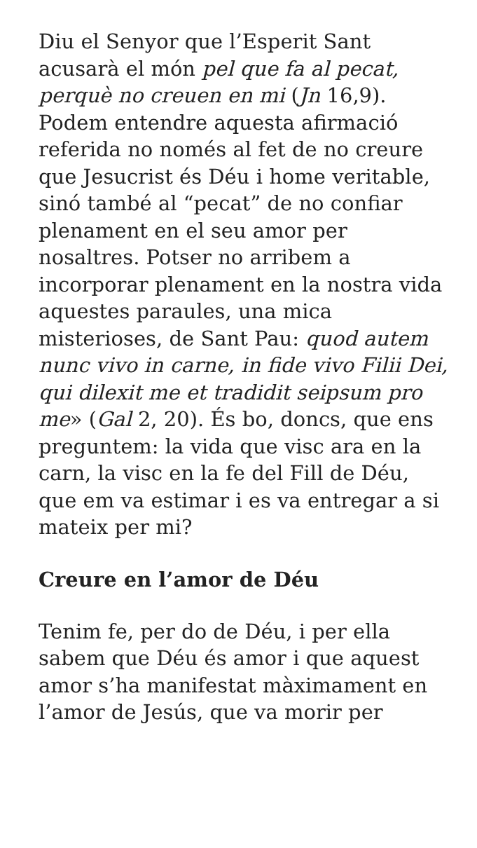Diu el Senyor que l’Esperit Sant acusarà el món pel que fa al pecat, perquè no creuen en mi (Jn 16,9). Podem entendre aquesta afirmació referida no només al fet de no creure que Jesucrist és Déu i home veritable, sinó també al “pecat” de no confiar plenament en el seu amor per nosaltres. Potser no arribem a incorporar plenament en la nostra vida aquestes paraules, una mica misterioses, de Sant Pau: quod autem nunc vivo in carne, in fide vivo Filii Dei, qui dilexit me et tradidit seipsum pro me» (Gal 2, 20). És bo, doncs, que ens preguntem: la vida que visc ara en la carn, la visc en la fe del Fill de Déu, que em va estimar i es va entregar a si mateix per mi?
Creure en l’amor de Déu
Tenim fe, per do de Déu, i per ella sabem que Déu és amor i que aquest amor s’ha manifestat màximament en l’amor de Jesús, que va morir per